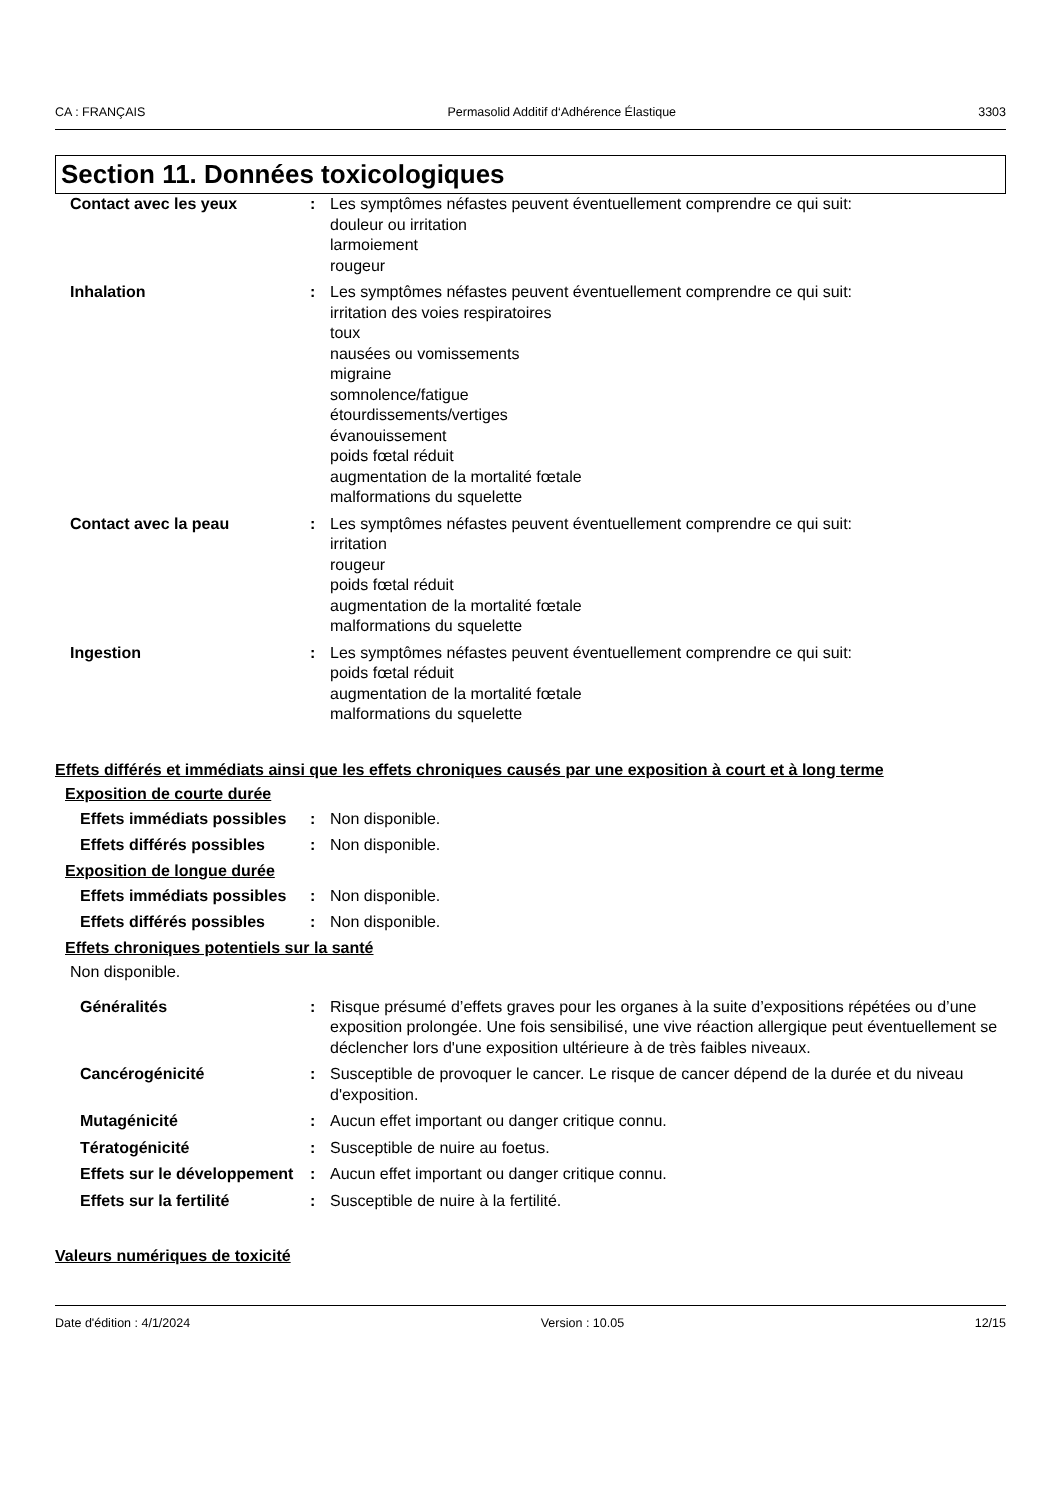CA : FRANÇAIS Permasolid Additif d‘Adhérence Élastique 3303
Section 11. Données toxicologiques
| Contact avec les yeux | : | Les symptômes néfastes peuvent éventuellement comprendre ce qui suit: douleur ou irritation larmoiement rougeur |
| Inhalation | : | Les symptômes néfastes peuvent éventuellement comprendre ce qui suit: irritation des voies respiratoires toux nausées ou vomissements migraine somnolence/fatigue étourdissements/vertiges évanouissement poids fœtal réduit augmentation de la mortalité fœtale malformations du squelette |
| Contact avec la peau | : | Les symptômes néfastes peuvent éventuellement comprendre ce qui suit: irritation rougeur poids fœtal réduit augmentation de la mortalité fœtale malformations du squelette |
| Ingestion | : | Les symptômes néfastes peuvent éventuellement comprendre ce qui suit: poids fœtal réduit augmentation de la mortalité fœtale malformations du squelette |
Effets différés et immédiats ainsi que les effets chroniques causés par une exposition à court et à long terme
Exposition de courte durée
| Effets immédiats possibles | : | Non disponible. |
| Effets différés possibles | : | Non disponible. |
Exposition de longue durée
| Effets immédiats possibles | : | Non disponible. |
| Effets différés possibles | : | Non disponible. |
Effets chroniques potentiels sur la santé
Non disponible.
| Généralités | : | Risque présumé d’effets graves pour les organes à la suite d’expositions répétées ou d’une exposition prolongée. Une fois sensibilisé, une vive réaction allergique peut éventuellement se déclencher lors d'une exposition ultérieure à de très faibles niveaux. |
| Cancérogénicité | : | Susceptible de provoquer le cancer. Le risque de cancer dépend de la durée et du niveau d'exposition. |
| Mutagénicité | : | Aucun effet important ou danger critique connu. |
| Tératogénicité | : | Susceptible de nuire au foetus. |
| Effets sur le développement | : | Aucun effet important ou danger critique connu. |
| Effets sur la fertilité | : | Susceptible de nuire à la fertilité. |
Valeurs numériques de toxicité
Date d'édition : 4/1/2024 Version : 10.05 12/15